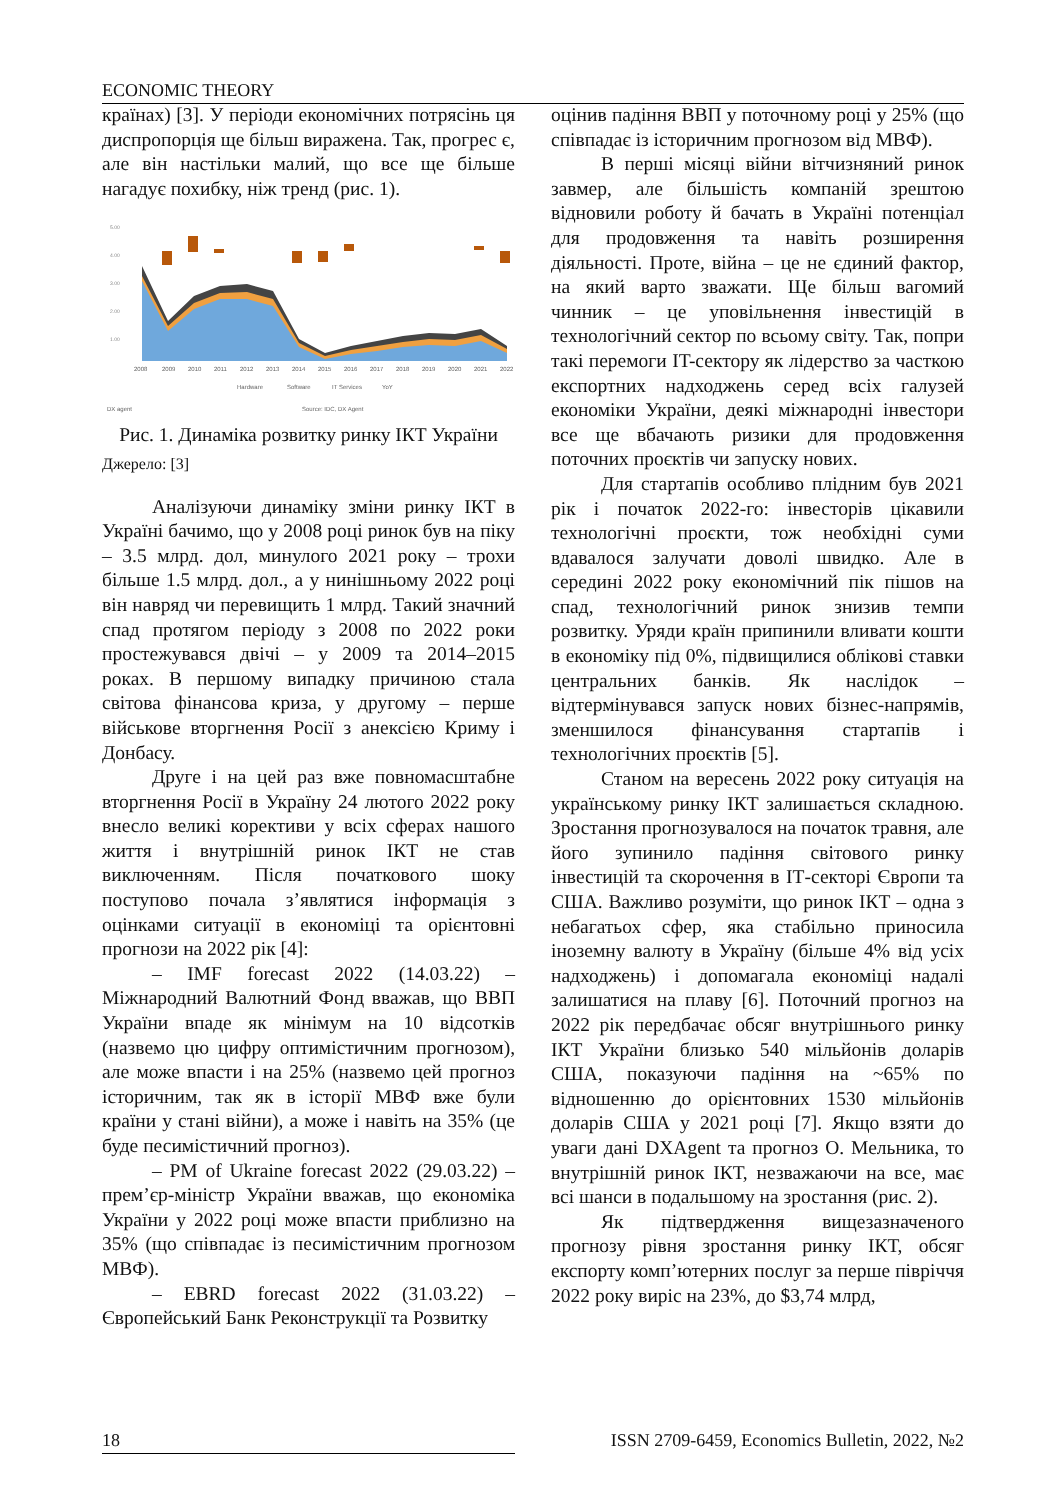ECONOMIC THEORY
країнах) [3]. У періоди економічних потрясінь ця диспропорція ще більш виражена. Так, прогрес є, але він настільки малий, що все ще більше нагадує похибку, ніж тренд (рис. 1).
5.00
4.00
3.00
2.00
1.00
2008
2009
2010
2011
2012
2013
2014
2015
2016
2017
2018
2019
2020
2021
2022
Hardware
Software
IT Services
YoY
DX agent
Source: IDC, DX Agent
Рис. 1. Динаміка розвитку ринку ІКТ України
Джерело: [3]
Аналізуючи динаміку зміни ринку ІКТ в Україні бачимо, що у 2008 році ринок був на піку – 3.5 млрд. дол, минулого 2021 року – трохи більше 1.5 млрд. дол., а у нинішньому 2022 році він навряд чи перевищить 1 млрд. Такий значний спад протягом періоду з 2008 по 2022 роки простежувався двічі – у 2009 та 2014–2015 роках. В першому випадку причиною стала світова фінансова криза, у другому – перше військове вторгнення Росії з анексією Криму і Донбасу.
Друге і на цей раз вже повномасштабне вторгнення Росії в Україну 24 лютого 2022 року внесло великі корективи у всіх сферах нашого життя і внутрішній ринок ІКТ не став виключенням. Після початкового шоку поступово почала з’являтися інформація з оцінками ситуації в економіці та орієнтовні прогнози на 2022 рік [4]:
– IMF forecast 2022 (14.03.22) – Міжнародний Валютний Фонд вважав, що ВВП України впаде як мінімум на 10 відсотків (назвемо цю цифру оптимістичним прогнозом), але може впасти і на 25% (назвемо цей прогноз історичним, так як в історії МВФ вже були країни у стані війни), а може і навіть на 35% (це буде песимістичний прогноз).
– PM of Ukraine forecast 2022 (29.03.22) – прем’єр-міністр України вважав, що економіка України у 2022 році може впасти приблизно на 35% (що співпадає із песимістичним прогнозом МВФ).
– EBRD forecast 2022 (31.03.22) – Європейський Банк Реконструкції та Розвитку
оцінив падіння ВВП у поточному році у 25% (що співпадає із історичним прогнозом від МВФ).
В перші місяці війни вітчизняний ринок завмер, але більшість компаній зрештою відновили роботу й бачать в Україні потенціал для продовження та навіть розширення діяльності. Проте, війна – це не єдиний фактор, на який варто зважати. Ще більш вагомий чинник – це уповільнення інвестицій в технологічний сектор по всьому світу. Так, попри такі перемоги IT-сектору як лідерство за часткою експортних надходжень серед всіх галузей економіки України, деякі міжнародні інвестори все ще вбачають ризики для продовження поточних проєктів чи запуску нових.
Для стартапів особливо плідним був 2021 рік і початок 2022-го: інвесторів цікавили технологічні проєкти, тож необхідні суми вдавалося залучати доволі швидко. Але в середині 2022 року економічний пік пішов на спад, технологічний ринок знизив темпи розвитку. Уряди країн припинили вливати кошти в економіку під 0%, підвищилися облікові ставки центральних банків. Як наслідок – відтермінувався запуск нових бізнес-напрямів, зменшилося фінансування стартапів і технологічних проєктів [5].
Станом на вересень 2022 року ситуація на українському ринку ІКТ залишається складною. Зростання прогнозувалося на початок травня, але його зупинило падіння світового ринку інвестицій та скорочення в ІТ-секторі Європи та США. Важливо розуміти, що ринок ІКТ – одна з небагатьох сфер, яка стабільно приносила іноземну валюту в Україну (більше 4% від усіх надходжень) і допомагала економіці надалі залишатися на плаву [6]. Поточний прогноз на 2022 рік передбачає обсяг внутрішнього ринку ІКТ України близько 540 мільйонів доларів США, показуючи падіння на ~65% по відношенню до орієнтовних 1530 мільйонів доларів США у 2021 році [7]. Якщо взяти до уваги дані DXAgent та прогноз О. Мельника, то внутрішній ринок ІКТ, незважаючи на все, має всі шанси в подальшому на зростання (рис. 2).
Як підтвердження вищезазначеного прогнозу рівня зростання ринку ІКТ, обсяг експорту комп’ютерних послуг за перше півріччя 2022 року виріс на 23%, до $3,74 млрд,
18 ISSN 2709-6459, Economics Bulletin, 2022, №2